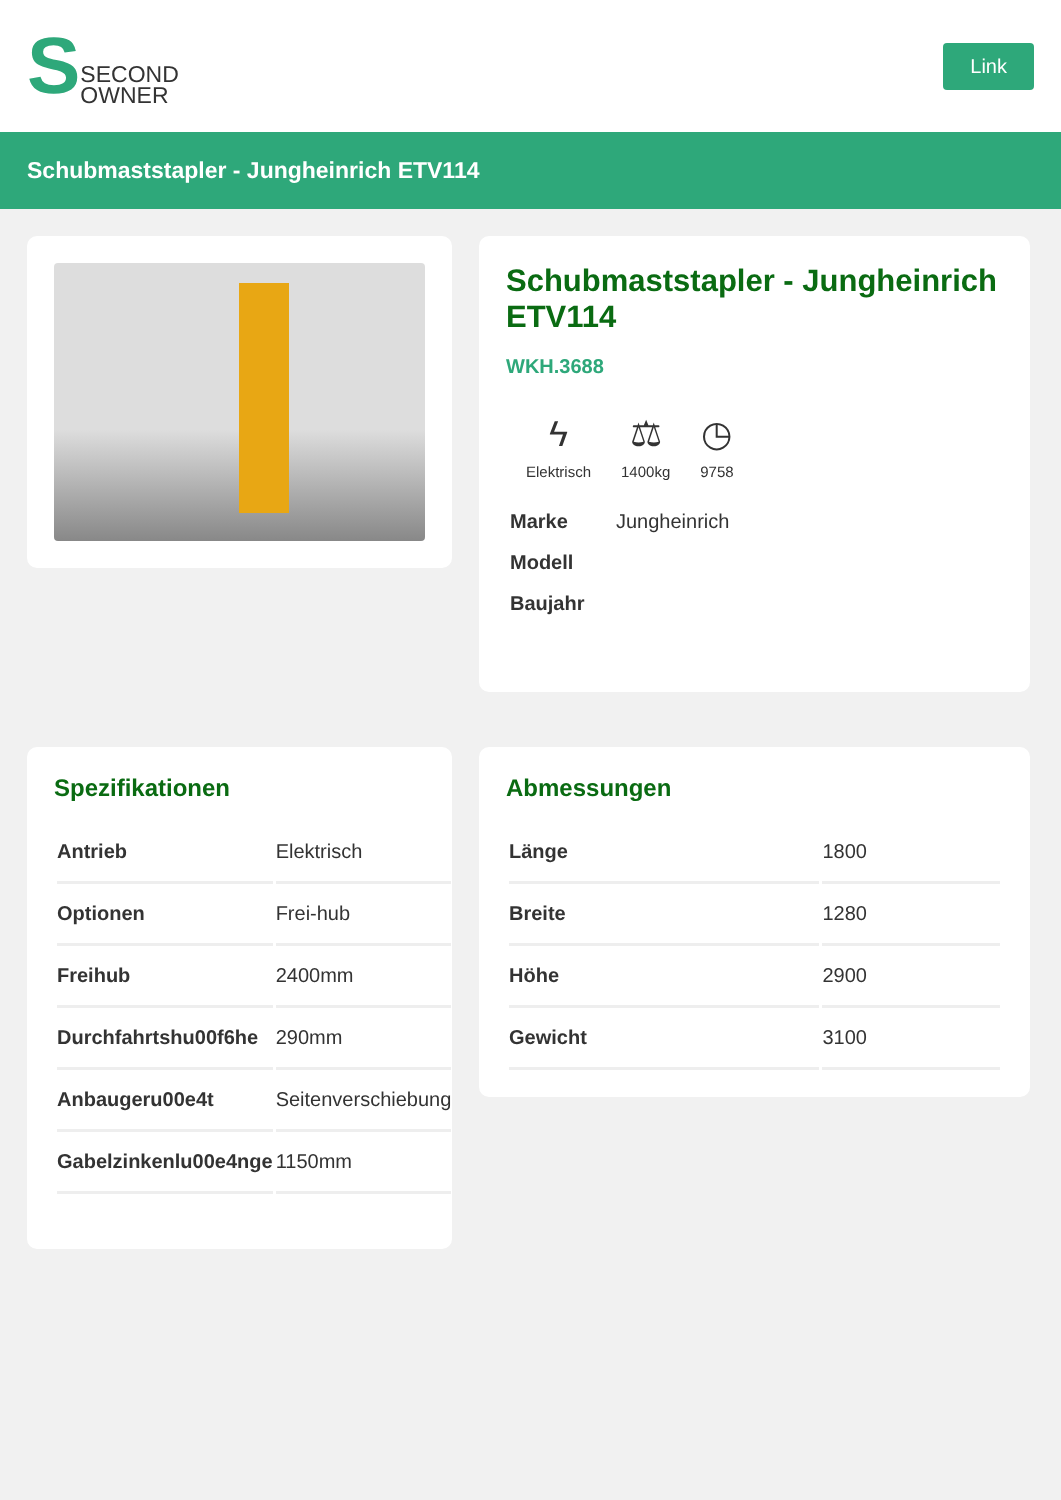S SECOND
OWNER
Link
Schubmaststapler - Jungheinrich ETV114
Schubmaststapler - Jungheinrich ETV114
WKH.3688
ϟ
Elektrisch
⚖
1400kg
◷
9758
| Marke | Jungheinrich |
| Modell | |
| Baujahr | |
Spezifikationen
| Antrieb | Elektrisch |
| Optionen | Frei-hub |
| Freihub | 2400mm |
| Durchfahrtshu00f6he | 290mm |
| Anbaugeru00e4t | Seitenverschiebung |
| Gabelzinkenlu00e4nge | 1150mm |
Abmessungen
| Länge | 1800 |
| Breite | 1280 |
| Höhe | 2900 |
| Gewicht | 3100 |